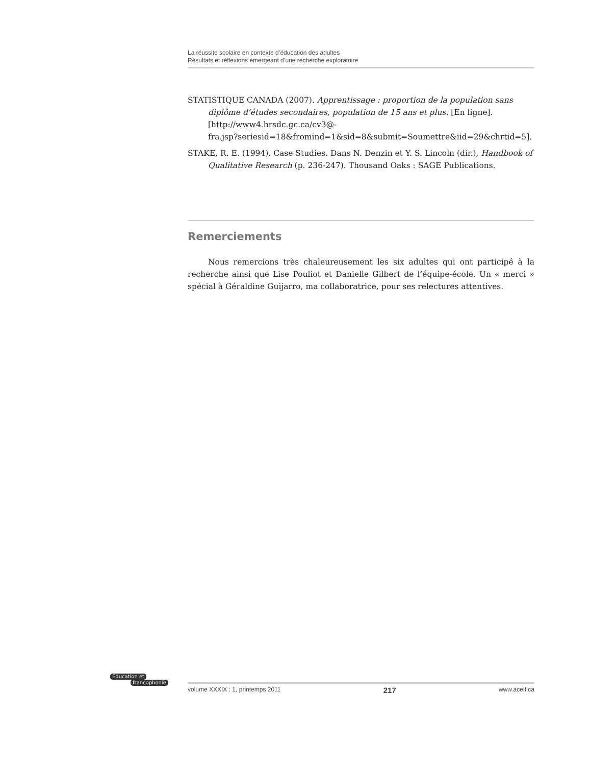La réussite scolaire en contexte d’éducation des adultes
Résultats et réflexions émergeant d’une recherche exploratoire
STATISTIQUE CANADA (2007). Apprentissage : proportion de la population sans diplôme d’études secondaires, population de 15 ans et plus. [En ligne]. [http://www4.hrsdc.gc.ca/cv3@-
fra.jsp?seriesid=18&fromind=1&sid=8&submit=Soumettre&iid=29&chrtid=5].
STAKE, R. E. (1994). Case Studies. Dans N. Denzin et Y. S. Lincoln (dir.), Handbook of Qualitative Research (p. 236-247). Thousand Oaks : SAGE Publications.
Remerciements
Nous remercions très chaleureusement les six adultes qui ont participé à la recherche ainsi que Lise Pouliot et Danielle Gilbert de l’équipe-école. Un « merci » spécial à Géraldine Guijarro, ma collaboratrice, pour ses relectures attentives.
Éducation et
francophonie
volume XXXIX : 1, printemps 2011 217 www.acelf.ca